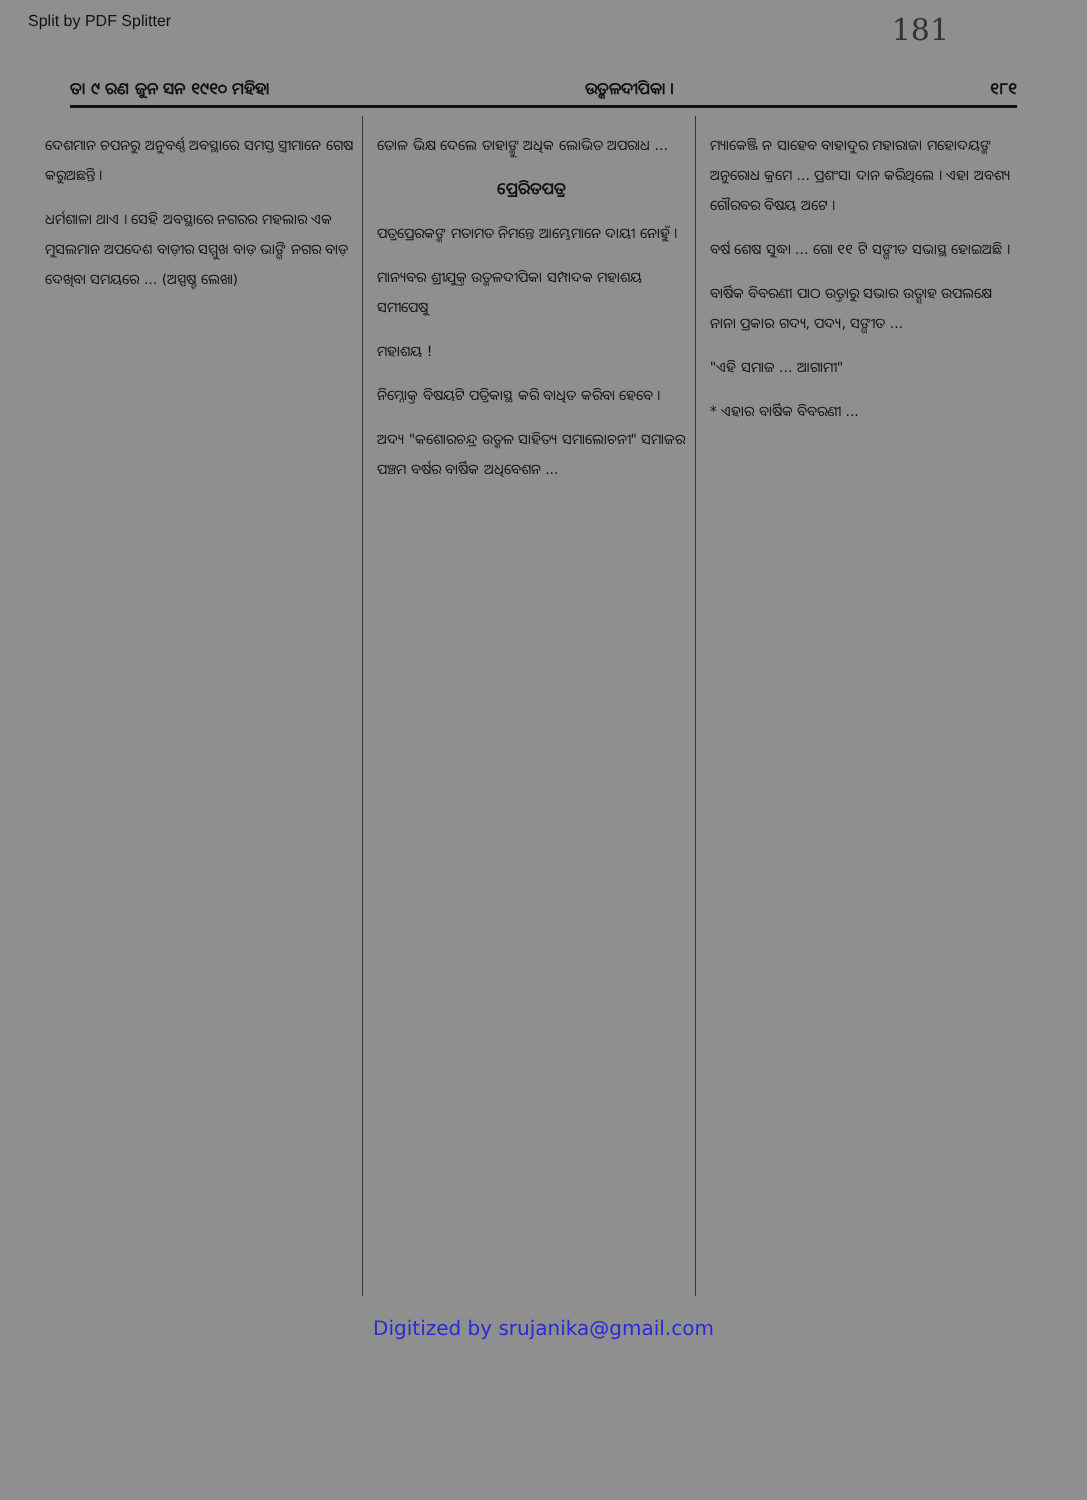Split by PDF Splitter 181
ତା ୯ ରଣ ଜୁନ ସନ ୧୯୧୦ ମହିହା ଉତ୍କଳଦୀପିକା । ୧୮୧
ଦେଶମାନ ଚପନରୁ ଅନୁବର୍ଣ୍ଣ ଅବସ୍ଥାରେ ସମସ୍ତ ସ୍ତ୍ରୀମାନେ ଗେଷ କରୁଅଛନ୍ତି ।
ଧର୍ମଶାଳା ଥାଏ । ସେହି ଅବସ୍ଥାରେ ନଗରର ମହଲାର ଏକ ମୁସଲମାନ ଅପଦେଶ ବାଡ଼ୀର ସମ୍ମୁଖ ବାଡ଼ ଭାଙ୍ଗି ନଗର ବାଡ଼ ଦେଖିବା ସମୟରେ ... (ଅସ୍ପଷ୍ଟ ଲେଖା)
ତୋଳ ଭିକ୍ଷ ଦେଲେ ତାହାଙ୍କୁ ଅଧିକ ଲୋଭିତ ଅପରାଧ ...
ପ୍ରେରିତପତ୍ର
ପତ୍ରପ୍ରେରକଙ୍କ ମତାମତ ନିମନ୍ତେ ଆମ୍ଭେମାନେ ଦାୟୀ ନୋହୁଁ ।
ମାନ୍ୟବର ଶ୍ରୀଯୁକ୍ତ ଉତ୍କଳଦୀପିକା ସମ୍ପାଦକ ମହାଶୟ ସମୀପେଷୁ
ମହାଶୟ !
ନିମ୍ନୋକ୍ତ ବିଷୟଟି ପତ୍ରିକାସ୍ଥ କରି ବାଧିତ କରିବା ହେବେ ।
ଅଦ୍ୟ "କଶୋରଚନ୍ଦ୍ର ଉତ୍କଳ ସାହିତ୍ୟ ସମାଲୋଚନୀ" ସମାଜର ପଞ୍ଚମ ବର୍ଷର ବାର୍ଷିକ ଅଧିବେଶନ ...
ମ୍ୟାକେଞ୍ଜି ନ ସାହେବ ବାହାଦୁର ମହାରାଜା ମହୋଦୟଙ୍କ ଅନୁରୋଧ କ୍ରମେ ... ପ୍ରଶଂସା ଦାନ କରିଥିଲେ । ଏହା ଅବଶ୍ୟ ଗୌରବର ବିଷୟ ଅଟେ ।
ବର୍ଷ ଶେଷ ସୁଦ୍ଧା ... ଗୋ ୧୧ ଟି ସଙ୍ଗୀତ ସଭାସ୍ଥ ହୋଇଅଛି ।
ବାର୍ଷିକ ବିବରଣୀ ପାଠ ଉତ୍ତାରୁ ସଭାର ଉତ୍ସାହ ଉପଲକ୍ଷେ ନାନା ପ୍ରକାର ଗଦ୍ୟ, ପଦ୍ୟ, ସଙ୍ଗୀତ ...
"ଏହି ସମାଜ ... ଆଗାମୀ"
* ଏହାର ବାର୍ଷିକ ବିବରଣୀ ...
Digitized by srujanika@gmail.com